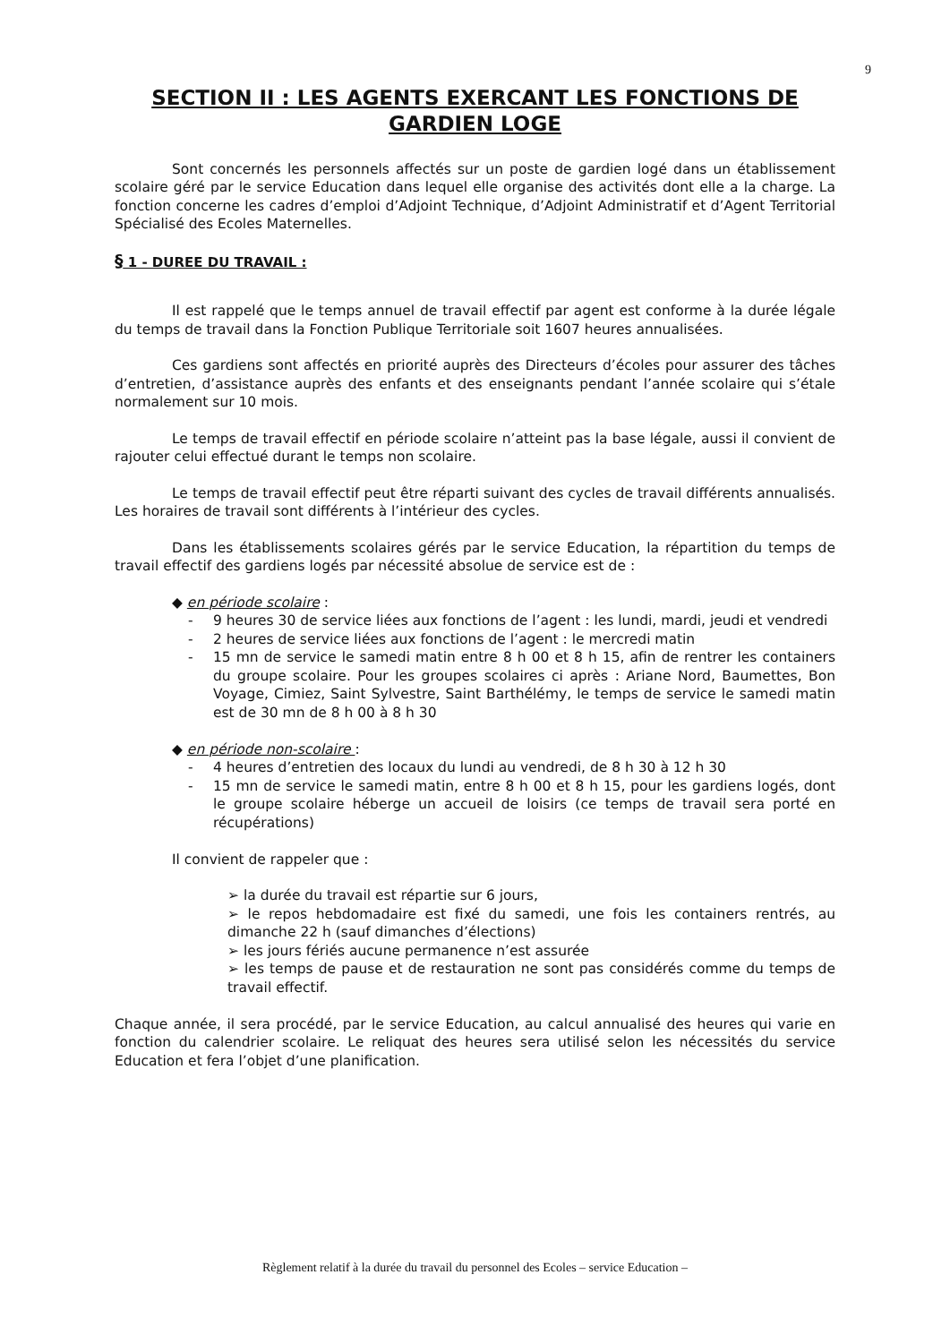9
SECTION II : LES AGENTS EXERCANT LES FONCTIONS DE GARDIEN LOGE
Sont concernés les personnels affectés sur un poste de gardien logé dans un établissement scolaire géré par le service Education dans lequel elle organise des activités dont elle a la charge. La fonction concerne les cadres d’emploi d’Adjoint Technique, d’Adjoint Administratif et d’Agent Territorial Spécialisé des Ecoles Maternelles.
§ 1 - DUREE DU TRAVAIL :
Il est rappelé que le temps annuel de travail effectif par agent est conforme à la durée légale du temps de travail dans la Fonction Publique Territoriale soit 1607 heures annualisées.
Ces gardiens sont affectés en priorité auprès des Directeurs d’écoles pour assurer des tâches d’entretien, d’assistance auprès des enfants et des enseignants pendant l’année scolaire qui s’étale normalement sur 10 mois.
Le temps de travail effectif en période scolaire n’atteint pas la base légale, aussi il convient de rajouter celui effectué durant le temps non scolaire.
Le temps de travail effectif peut être réparti suivant des cycles de travail différents annualisés. Les horaires de travail sont différents à l’intérieur des cycles.
Dans les établissements scolaires gérés par le service Education, la répartition du temps de travail effectif des gardiens logés par nécessité absolue de service est de :
◆ en période scolaire :
- 9 heures 30 de service liées aux fonctions de l’agent : les lundi, mardi, jeudi et vendredi
- 2 heures de service liées aux fonctions de l’agent : le mercredi matin
- 15 mn de service le samedi matin entre 8 h 00 et 8 h 15, afin de rentrer les containers du groupe scolaire. Pour les groupes scolaires ci après : Ariane Nord, Baumettes, Bon Voyage, Cimiez, Saint Sylvestre, Saint Barthélémy, le temps de service le samedi matin est de 30 mn de 8 h 00 à 8 h 30
◆ en période non-scolaire :
- 4 heures d’entretien des locaux du lundi au vendredi, de 8 h 30 à 12 h 30
- 15 mn de service le samedi matin, entre 8 h 00 et 8 h 15, pour les gardiens logés, dont le groupe scolaire héberge un accueil de loisirs (ce temps de travail sera porté en récupérations)
Il convient de rappeler que :
➢ la durée du travail est répartie sur 6 jours,
➢ le repos hebdomadaire est fixé du samedi, une fois les containers rentrés, au dimanche 22 h (sauf dimanches d’élections)
➢ les jours fériés aucune permanence n’est assurée
➢ les temps de pause et de restauration ne sont pas considérés comme du temps de travail effectif.
Chaque année, il sera procédé, par le service Education, au calcul annualisé des heures qui varie en fonction du calendrier scolaire. Le reliquat des heures sera utilisé selon les nécessités du service Education et fera l’objet d’une planification.
Règlement relatif à la durée du travail du personnel des Ecoles – service Education –